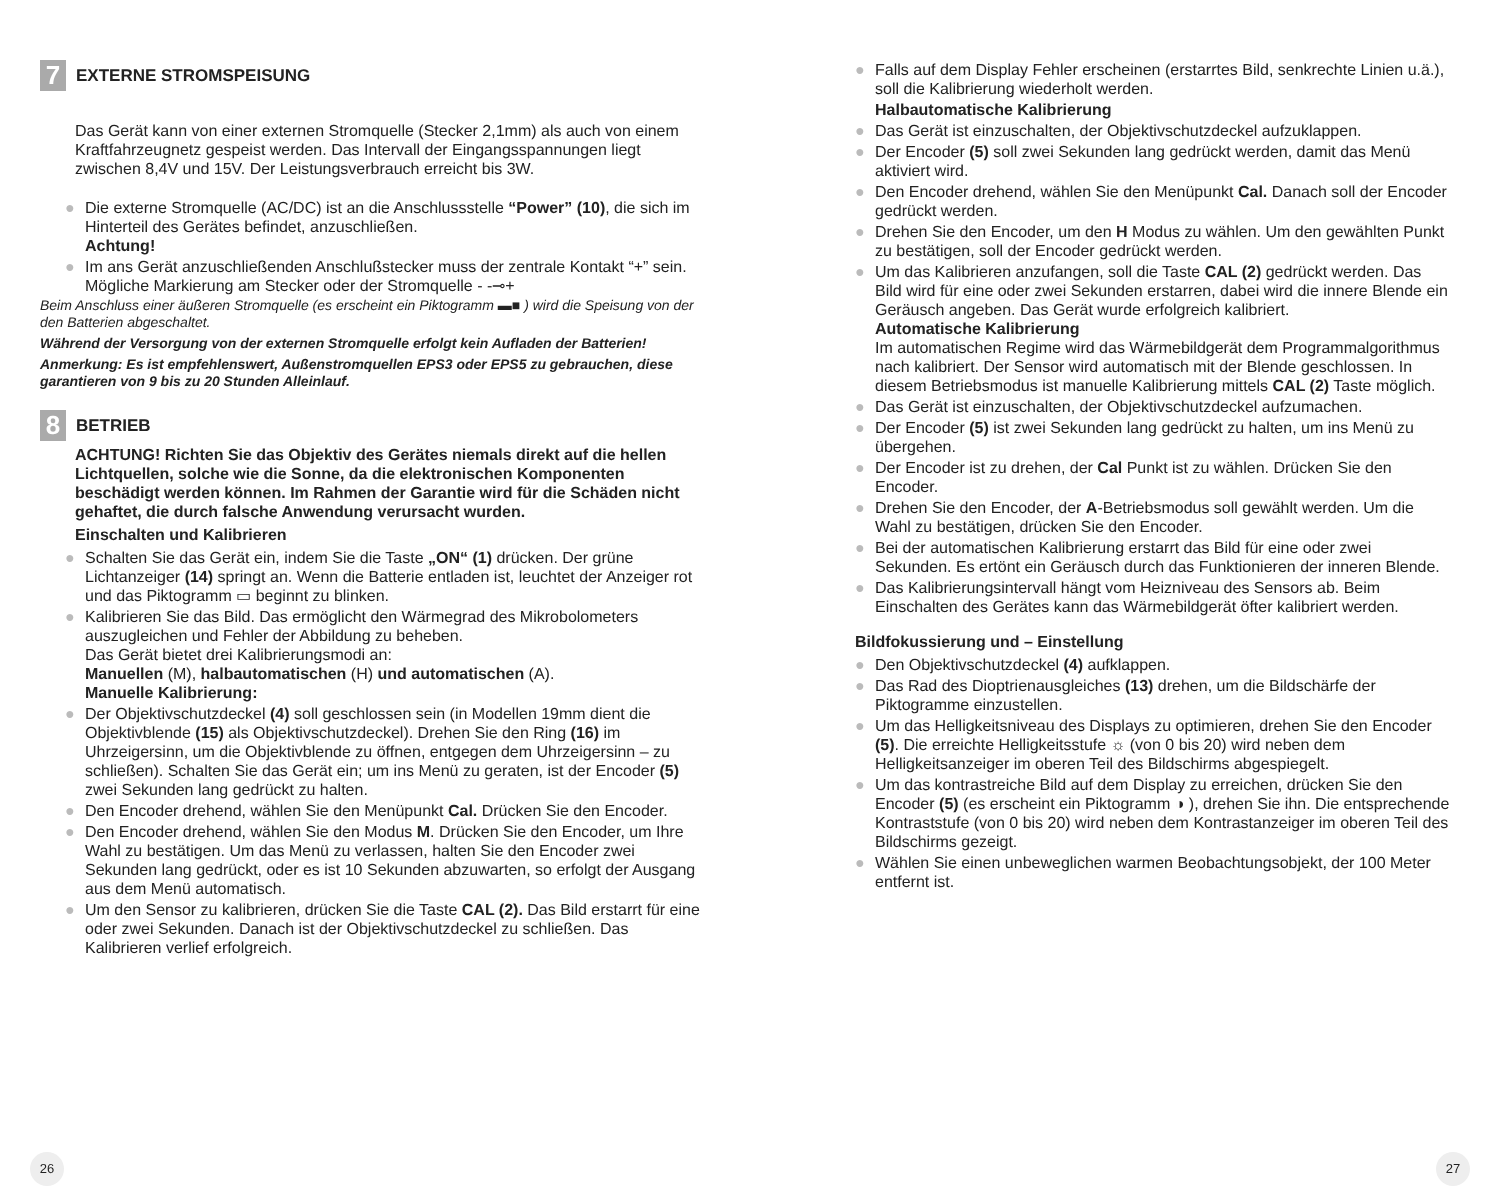7 EXTERNE STROMSPEISUNG
Das Gerät kann von einer externen Stromquelle (Stecker 2,1mm) als auch von einem Kraftfahrzeugnetz gespeist werden. Das Intervall der Eingangsspannungen liegt zwischen 8,4V und 15V. Der Leistungsverbrauch erreicht bis 3W.
● Die externe Stromquelle (AC/DC) ist an die Anschlussstelle “Power” (10), die sich im Hinterteil des Gerätes befindet, anzuschließen.
Achtung!
● Im ans Gerät anzuschließenden Anschlußstecker muss der zentrale Kontakt “+” sein. Mögliche Markierung am Stecker oder der Stromquelle - -⊸+
Beim Anschluss einer äußeren Stromquelle (es erscheint ein Piktogramm ▬■ ) wird die Speisung von der den Batterien abgeschaltet.
Während der Versorgung von der externen Stromquelle erfolgt kein Aufladen der Batterien!
Anmerkung: Es ist empfehlenswert, Außenstromquellen EPS3 oder EPS5 zu gebrauchen, diese garantieren von 9 bis zu 20 Stunden Alleinlauf.
8 BETRIEB
ACHTUNG! Richten Sie das Objektiv des Gerätes niemals direkt auf die hellen Lichtquellen, solche wie die Sonne, da die elektronischen Komponenten beschädigt werden können. Im Rahmen der Garantie wird für die Schäden nicht gehaftet, die durch falsche Anwendung verursacht wurden.
Einschalten und Kalibrieren
● Schalten Sie das Gerät ein, indem Sie die Taste „ON“ (1) drücken. Der grüne Lichtanzeiger (14) springt an. Wenn die Batterie entladen ist, leuchtet der Anzeiger rot und das Piktogramm ▭ beginnt zu blinken.
● Kalibrieren Sie das Bild. Das ermöglicht den Wärmegrad des Mikrobolometers auszugleichen und Fehler der Abbildung zu beheben.
Das Gerät bietet drei Kalibrierungsmodi an:
Manuellen (M), halbautomatischen (H) und automatischen (A).
Manuelle Kalibrierung:
● Der Objektivschutzdeckel (4) soll geschlossen sein (in Modellen 19mm dient die Objektivblende (15) als Objektivschutzdeckel). Drehen Sie den Ring (16) im Uhrzeigersinn, um die Objektivblende zu öffnen, entgegen dem Uhrzeigersinn – zu schließen). Schalten Sie das Gerät ein; um ins Menü zu geraten, ist der Encoder (5) zwei Sekunden lang gedrückt zu halten.
● Den Encoder drehend, wählen Sie den Menüpunkt Cal. Drücken Sie den Encoder.
● Den Encoder drehend, wählen Sie den Modus M. Drücken Sie den Encoder, um Ihre Wahl zu bestätigen. Um das Menü zu verlassen, halten Sie den Encoder zwei Sekunden lang gedrückt, oder es ist 10 Sekunden abzuwarten, so erfolgt der Ausgang aus dem Menü automatisch.
● Um den Sensor zu kalibrieren, drücken Sie die Taste CAL (2). Das Bild erstarrt für eine oder zwei Sekunden. Danach ist der Objektivschutzdeckel zu schließen. Das Kalibrieren verlief erfolgreich.
26
● Falls auf dem Display Fehler erscheinen (erstarrtes Bild, senkrechte Linien u.ä.), soll die Kalibrierung wiederholt werden.
Halbautomatische Kalibrierung
● Das Gerät ist einzuschalten, der Objektivschutzdeckel aufzuklappen.
● Der Encoder (5) soll zwei Sekunden lang gedrückt werden, damit das Menü aktiviert wird.
● Den Encoder drehend, wählen Sie den Menüpunkt Cal. Danach soll der Encoder gedrückt werden.
● Drehen Sie den Encoder, um den H Modus zu wählen. Um den gewählten Punkt zu bestätigen, soll der Encoder gedrückt werden.
● Um das Kalibrieren anzufangen, soll die Taste CAL (2) gedrückt werden. Das Bild wird für eine oder zwei Sekunden erstarren, dabei wird die innere Blende ein Geräusch angeben. Das Gerät wurde erfolgreich kalibriert.
Automatische Kalibrierung
Im automatischen Regime wird das Wärmebildgerät dem Programmalgorithmus nach kalibriert. Der Sensor wird automatisch mit der Blende geschlossen. In diesem Betriebsmodus ist manuelle Kalibrierung mittels CAL (2) Taste möglich.
● Das Gerät ist einzuschalten, der Objektivschutzdeckel aufzumachen.
● Der Encoder (5) ist zwei Sekunden lang gedrückt zu halten, um ins Menü zu übergehen.
● Der Encoder ist zu drehen, der Cal Punkt ist zu wählen. Drücken Sie den Encoder.
● Drehen Sie den Encoder, der A-Betriebsmodus soll gewählt werden. Um die Wahl zu bestätigen, drücken Sie den Encoder.
● Bei der automatischen Kalibrierung erstarrt das Bild für eine oder zwei Sekunden. Es ertönt ein Geräusch durch das Funktionieren der inneren Blende.
● Das Kalibrierungsintervall hängt vom Heizniveau des Sensors ab. Beim Einschalten des Gerätes kann das Wärmebildgerät öfter kalibriert werden.
Bildfokussierung und – Einstellung
● Den Objektivschutzdeckel (4) aufklappen.
● Das Rad des Dioptrienausgleiches (13) drehen, um die Bildschärfe der Piktogramme einzustellen.
● Um das Helligkeitsniveau des Displays zu optimieren, drehen Sie den Encoder (5). Die erreichte Helligkeitsstufe ☼ (von 0 bis 20) wird neben dem Helligkeitsanzeiger im oberen Teil des Bildschirms abgespiegelt.
● Um das kontrastreiche Bild auf dem Display zu erreichen, drücken Sie den Encoder (5) (es erscheint ein Piktogramm ◑ ), drehen Sie ihn. Die entsprechende Kontraststufe (von 0 bis 20) wird neben dem Kontrastanzeiger im oberen Teil des Bildschirms gezeigt.
● Wählen Sie einen unbeweglichen warmen Beobachtungsobjekt, der 100 Meter entfernt ist.
27